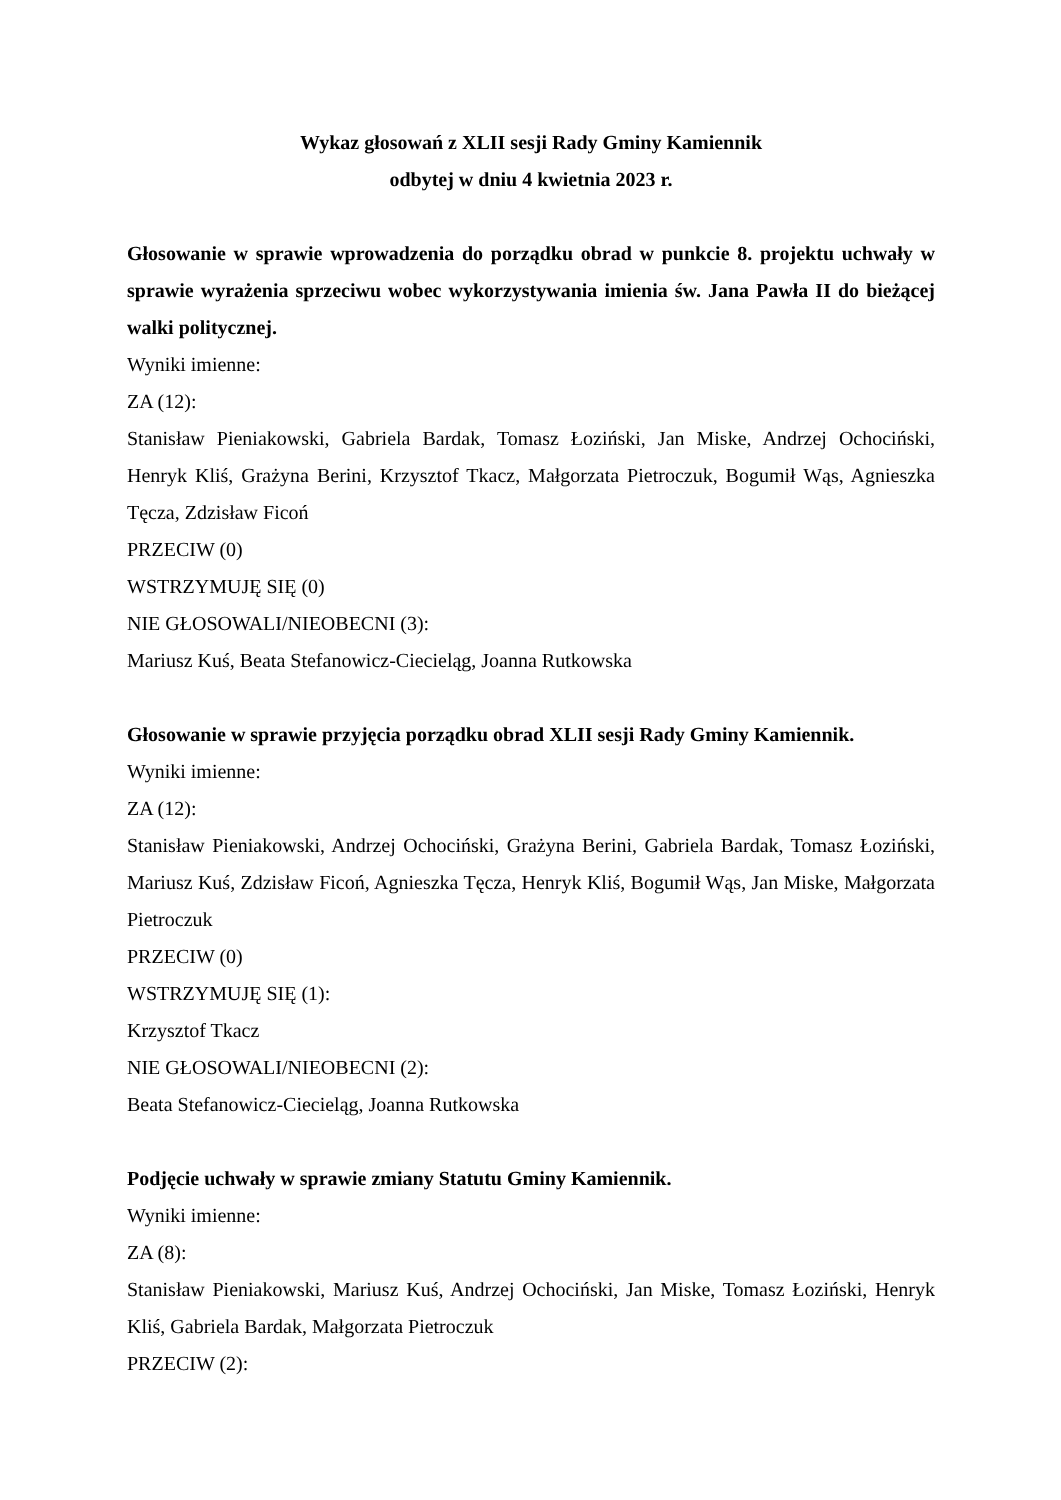Wykaz głosowań z XLII sesji Rady Gminy Kamiennik
odbytej w dniu 4 kwietnia 2023 r.
Głosowanie w sprawie wprowadzenia do porządku obrad w punkcie 8. projektu uchwały w sprawie wyrażenia sprzeciwu wobec wykorzystywania imienia św. Jana Pawła II do bieżącej walki politycznej.
Wyniki imienne:
ZA (12):
Stanisław Pieniakowski, Gabriela Bardak, Tomasz Łoziński, Jan Miske, Andrzej Ochociński, Henryk Kliś, Grażyna Berini, Krzysztof Tkacz, Małgorzata Pietroczuk, Bogumił Wąs, Agnieszka Tęcza, Zdzisław Ficoń
PRZECIW (0)
WSTRZYMUJĘ SIĘ (0)
NIE GŁOSOWALI/NIEOBECNI (3):
Mariusz Kuś, Beata Stefanowicz-Ciecieląg, Joanna Rutkowska
Głosowanie w sprawie przyjęcia porządku obrad XLII sesji Rady Gminy Kamiennik.
Wyniki imienne:
ZA (12):
Stanisław Pieniakowski, Andrzej Ochociński, Grażyna Berini, Gabriela Bardak, Tomasz Łoziński, Mariusz Kuś, Zdzisław Ficoń, Agnieszka Tęcza, Henryk Kliś, Bogumił Wąs, Jan Miske, Małgorzata Pietroczuk
PRZECIW (0)
WSTRZYMUJĘ SIĘ (1):
Krzysztof Tkacz
NIE GŁOSOWALI/NIEOBECNI (2):
Beata Stefanowicz-Ciecieląg, Joanna Rutkowska
Podjęcie uchwały w sprawie zmiany Statutu Gminy Kamiennik.
Wyniki imienne:
ZA (8):
Stanisław Pieniakowski, Mariusz Kuś, Andrzej Ochociński, Jan Miske, Tomasz Łoziński, Henryk Kliś, Gabriela Bardak, Małgorzata Pietroczuk
PRZECIW (2):